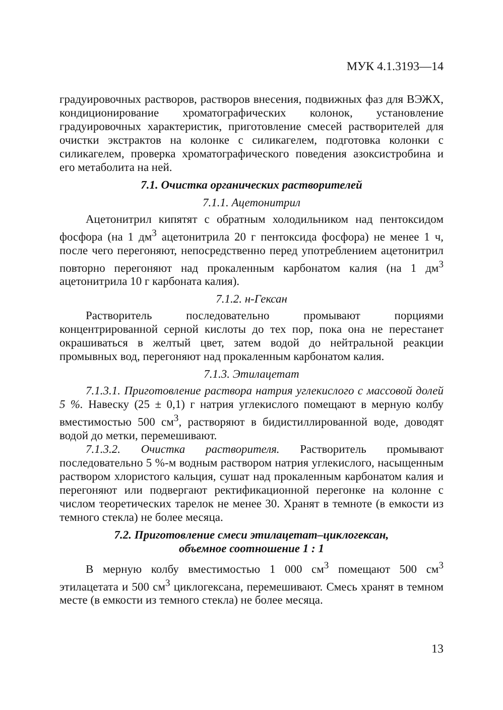МУК 4.1.3193—14
градуировочных растворов, растворов внесения, подвижных фаз для ВЭЖХ, кондиционирование хроматографических колонок, установление градуировочных характеристик, приготовление смесей растворителей для очистки экстрактов на колонке с силикагелем, подготовка колонки с силикагелем, проверка хроматографического поведения азоксистробина и его метаболита на ней.
7.1. Очистка органических растворителей
7.1.1. Ацетонитрил
Ацетонитрил кипятят с обратным холодильником над пентоксидом фосфора (на 1 дм<sup>3</sup> ацетонитрила 20 г пентоксида фосфора) не менее 1 ч, после чего перегоняют, непосредственно перед употреблением ацетонитрил повторно перегоняют над прокаленным карбонатом калия (на 1 дм<sup>3</sup> ацетонитрила 10 г карбоната калия).
7.1.2. н-Гексан
Растворитель последовательно промывают порциями концентрированной серной кислоты до тех пор, пока она не перестанет окрашиваться в желтый цвет, затем водой до нейтральной реакции промывных вод, перегоняют над прокаленным карбонатом калия.
7.1.3. Этилацетат
7.1.3.1. Приготовление раствора натрия углекислого с массовой долей 5 %. Навеску (25 ± 0,1) г натрия углекислого помещают в мерную колбу вместимостью 500 см<sup>3</sup>, растворяют в бидистиллированной воде, доводят водой до метки, перемешивают.
7.1.3.2. Очистка растворителя. Растворитель промывают последовательно 5 %-м водным раствором натрия углекислого, насыщенным раствором хлористого кальция, сушат над прокаленным карбонатом калия и перегоняют или подвергают ректификационной перегонке на колонне с числом теоретических тарелок не менее 30. Хранят в темноте (в емкости из темного стекла) не более месяца.
7.2. Приготовление смеси этилацетат–циклогексан,
объемное соотношение 1 : 1
В мерную колбу вместимостью 1 000 см<sup>3</sup> помещают 500 см<sup>3</sup> этилацетата и 500 см<sup>3</sup> циклогексана, перемешивают. Смесь хранят в темном месте (в емкости из темного стекла) не более месяца.
13